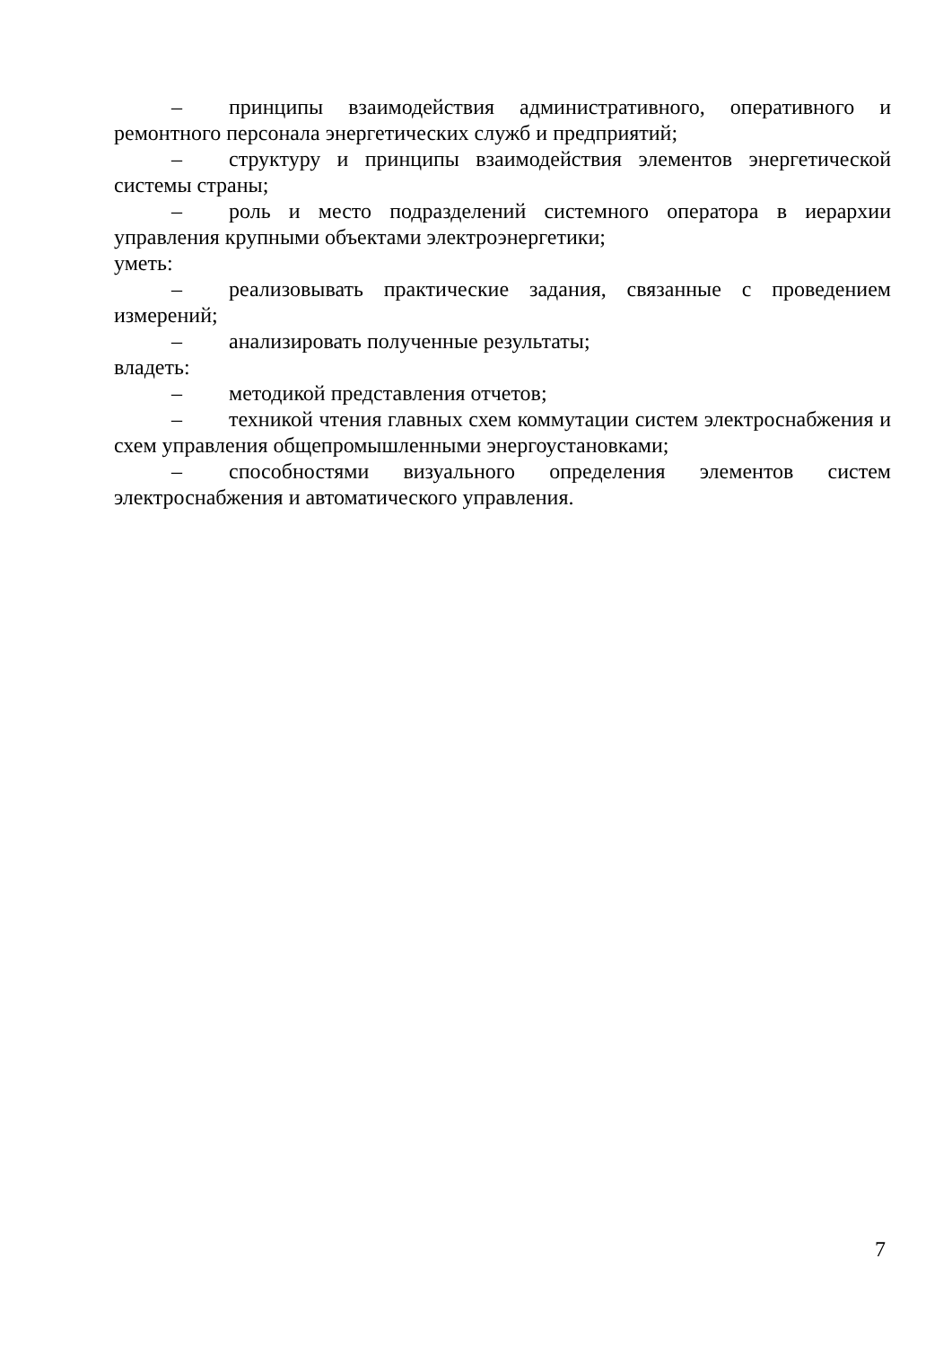– принципы взаимодействия административного, оперативного и ремонтного персонала энергетических служб и предприятий;
– структуру и принципы взаимодействия элементов энергетической системы страны;
– роль и место подразделений системного оператора в иерархии управления крупными объектами электроэнергетики;
уметь:
– реализовывать практические задания, связанные с проведением измерений;
– анализировать полученные результаты;
владеть:
– методикой представления отчетов;
– техникой чтения главных схем коммутации систем электроснабжения и схем управления общепромышленными энергоустановками;
– способностями визуального определения элементов систем электроснабжения и автоматического управления.
7